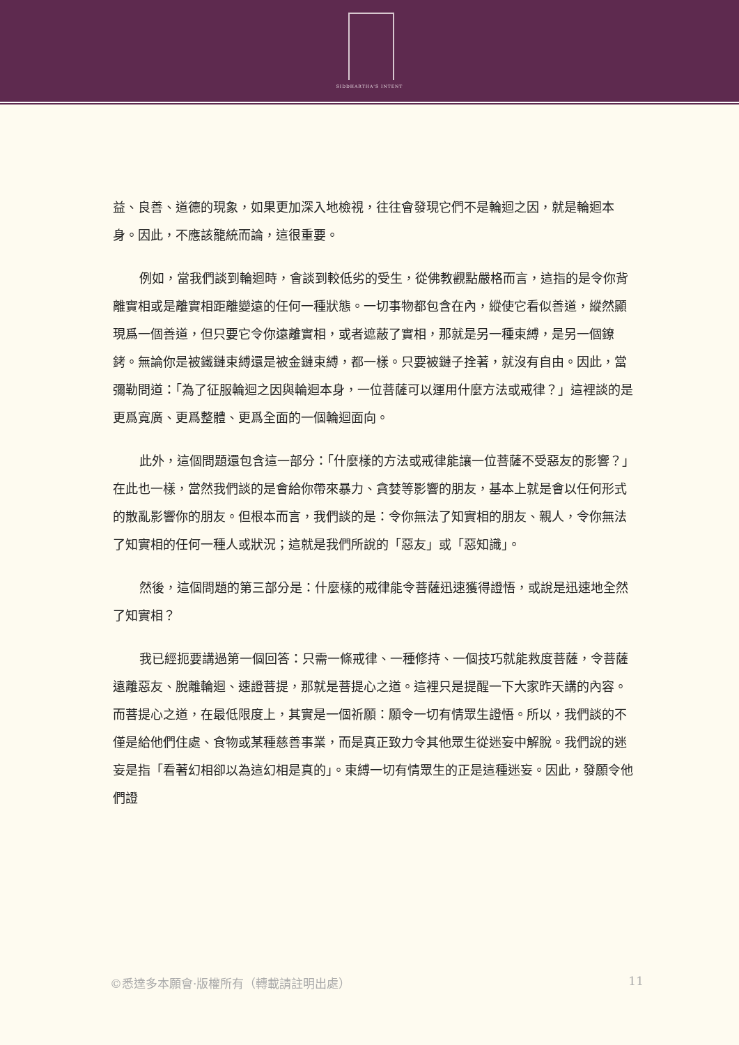SIDDHARTHA'S INTENT
益、良善、道德的現象，如果更加深入地檢視，往往會發現它們不是輪迴之因，就是輪迴本身。因此，不應該籠統而論，這很重要。
例如，當我們談到輪迴時，會談到較低劣的受生，從佛教觀點嚴格而言，這指的是令你背離實相或是離實相距離變遠的任何一種狀態。一切事物都包含在內，縱使它看似善道，縱然顯現爲一個善道，但只要它令你遠離實相，或者遮蔽了實相，那就是另一種束縛，是另一個鐐銬。無論你是被鐵鏈束縛還是被金鏈束縛，都一樣。只要被鏈子拴著，就沒有自由。因此，當彌勒問道：「為了征服輪迴之因與輪迴本身，一位菩薩可以運用什麼方法或戒律？」這裡談的是更爲寬廣、更爲整體、更爲全面的一個輪迴面向。
此外，這個問題還包含這一部分：「什麼樣的方法或戒律能讓一位菩薩不受惡友的影響？」在此也一樣，當然我們談的是會給你帶來暴力、貪婪等影響的朋友，基本上就是會以任何形式的散亂影響你的朋友。但根本而言，我們談的是：令你無法了知實相的朋友、親人，令你無法了知實相的任何一種人或狀況；這就是我們所說的「惡友」或「惡知識」。
然後，這個問題的第三部分是：什麼樣的戒律能令菩薩迅速獲得證悟，或說是迅速地全然了知實相？
我已經扼要講過第一個回答：只需一條戒律、一種修持、一個技巧就能救度菩薩，令菩薩遠離惡友、脫離輪迴、速證菩提，那就是菩提心之道。這裡只是提醒一下大家昨天講的內容。而菩提心之道，在最低限度上，其實是一個祈願：願令一切有情眾生證悟。所以，我們談的不僅是給他們住處、食物或某種慈善事業，而是真正致力令其他眾生從迷妄中解脫。我們說的迷妄是指「看著幻相卻以為這幻相是真的」。束縛一切有情眾生的正是這種迷妄。因此，發願令他們證
©悉達多本願會·版權所有（轉載請註明出處） 11